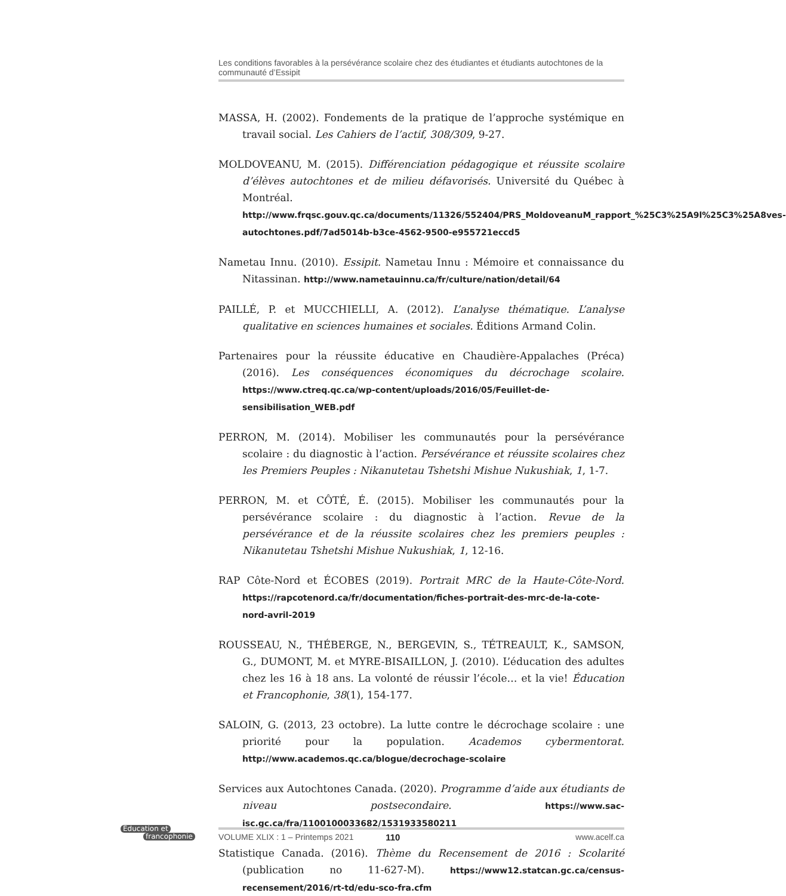Les conditions favorables à la persévérance scolaire chez des étudiantes et étudiants autochtones de la communauté d’Essipit
MASSA, H. (2002). Fondements de la pratique de l’approche systémique en travail social. Les Cahiers de l’actif, 308/309, 9-27.
MOLDOVEANU, M. (2015). Différenciation pédagogique et réussite scolaire d’élèves autochtones et de milieu défavorisés. Université du Québec à Montréal. http://www.frqsc.gouv.qc.ca/documents/11326/552404/PRS_MoldoveanuM_rapport_%25C3%25A9l%25C3%25A8ves-autochtones.pdf/7ad5014b-b3ce-4562-9500-e955721eccd5
Nametau Innu. (2010). Essipit. Nametau Innu : Mémoire et connaissance du Nitassinan. http://www.nametauinnu.ca/fr/culture/nation/detail/64
PAILLÉ, P. et MUCCHIELLI, A. (2012). L’analyse thématique. L’analyse qualitative en sciences humaines et sociales. Éditions Armand Colin.
Partenaires pour la réussite éducative en Chaudière-Appalaches (Préca) (2016). Les conséquences économiques du décrochage scolaire. https://www.ctreq.qc.ca/wp-content/uploads/2016/05/Feuillet-de-sensibilisation_WEB.pdf
PERRON, M. (2014). Mobiliser les communautés pour la persévérance scolaire : du diagnostic à l’action. Persévérance et réussite scolaires chez les Premiers Peuples : Nikanutetau Tshetshi Mishue Nukushiak, 1, 1-7.
PERRON, M. et CÔTÉ, É. (2015). Mobiliser les communautés pour la persévérance scolaire : du diagnostic à l’action. Revue de la persévérance et de la réussite scolaires chez les premiers peuples : Nikanutetau Tshetshi Mishue Nukushiak, 1, 12-16.
RAP Côte-Nord et ÉCOBES (2019). Portrait MRC de la Haute-Côte-Nord. https://rapcotenord.ca/fr/documentation/fiches-portrait-des-mrc-de-la-cote-nord-avril-2019
ROUSSEAU, N., THÉBERGE, N., BERGEVIN, S., TÉTREAULT, K., SAMSON, G., DUMONT, M. et MYRE-BISAILLON, J. (2010). L’éducation des adultes chez les 16 à 18 ans. La volonté de réussir l’école… et la vie! Éducation et Francophonie, 38(1), 154-177.
SALOIN, G. (2013, 23 octobre). La lutte contre le décrochage scolaire : une priorité pour la population. Academos cybermentorat. http://www.academos.qc.ca/blogue/decrochage-scolaire
Services aux Autochtones Canada. (2020). Programme d’aide aux étudiants de niveau postsecondaire. https://www.sac-isc.gc.ca/fra/1100100033682/1531933580211
Statistique Canada. (2016). Thème du Recensement de 2016 : Scolarité (publication no 11-627-M). https://www12.statcan.gc.ca/census-recensement/2016/rt-td/edu-sco-fra.cfm
Éducation et
francophonie
VOLUME XLIX : 1 – Printemps 2021 110 www.acelf.ca